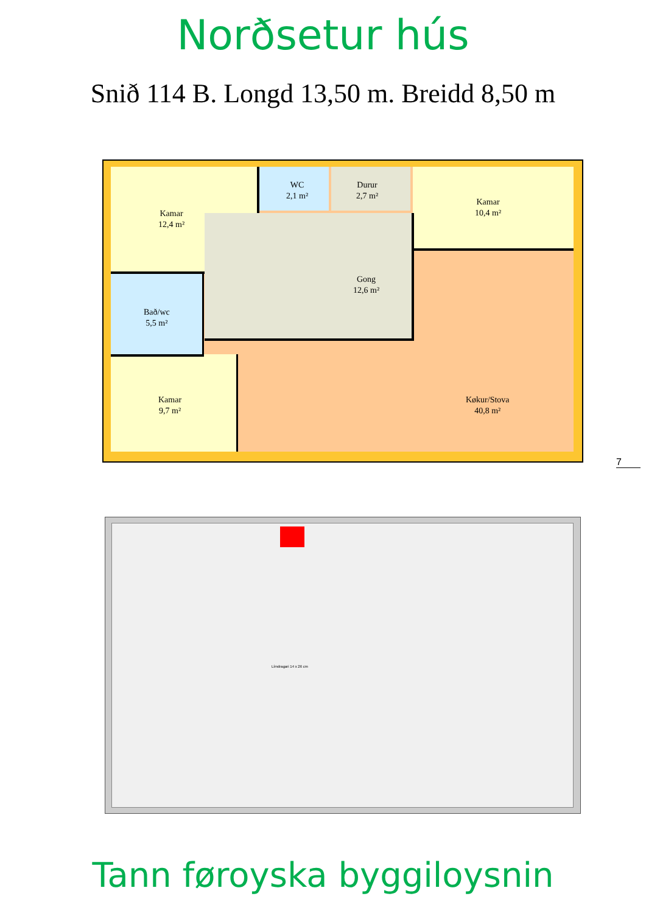Norðsetur hús
Snið 114 B. Longd 13,50 m. Breidd 8,50 m
Kamar
12,4 m²
WC
2,1 m²
Durur
2,7 m²
Kamar
10,4 m²
Gong
12,6 m²
Bað/wc
5,5 m²
Kamar
9,7 m²
Køkur/Stova
40,8 m²
7
Límdragari 14 x 26 cm
Tann føroyska byggiloysnin